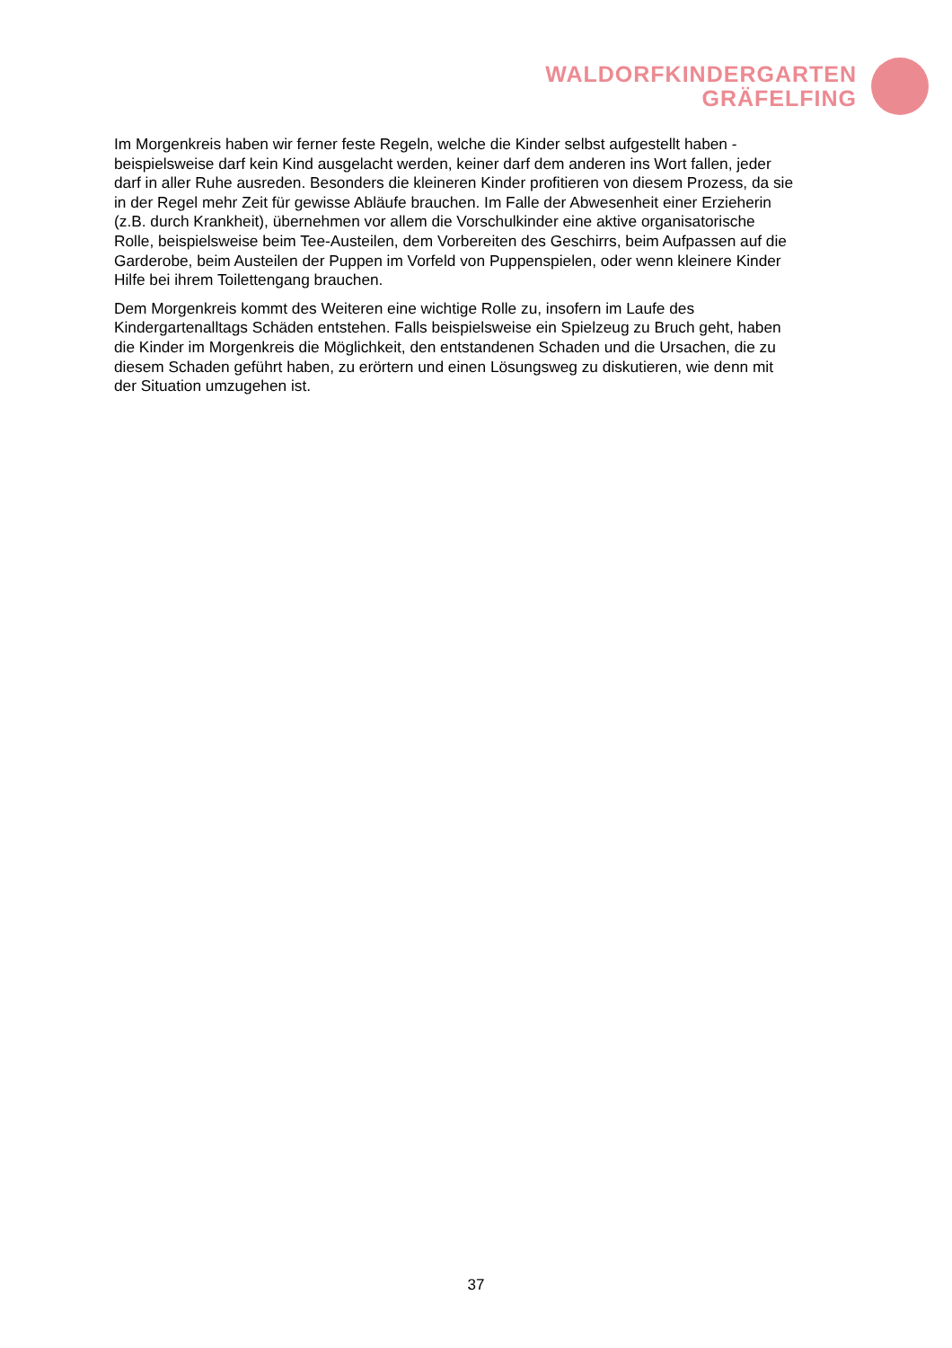WALDORFKINDERGARTEN
GRÄFELFING
Im Morgenkreis haben wir ferner feste Regeln, welche die Kinder selbst aufgestellt haben - beispielsweise darf kein Kind ausgelacht werden, keiner darf dem anderen ins Wort fallen, jeder darf in aller Ruhe ausreden. Besonders die kleineren Kinder profitieren von diesem Prozess, da sie in der Regel mehr Zeit für gewisse Abläufe brauchen. Im Falle der Abwesenheit einer Erzieherin (z.B. durch Krankheit), übernehmen vor allem die Vorschulkinder eine aktive organisatorische Rolle, beispielsweise beim Tee-Austeilen, dem Vorbereiten des Geschirrs, beim Aufpassen auf die Garderobe, beim Austeilen der Puppen im Vorfeld von Puppenspielen, oder wenn kleinere Kinder Hilfe bei ihrem Toilettengang brauchen.
Dem Morgenkreis kommt des Weiteren eine wichtige Rolle zu, insofern im Laufe des Kindergartenalltags Schäden entstehen. Falls beispielsweise ein Spielzeug zu Bruch geht, haben die Kinder im Morgenkreis die Möglichkeit, den entstandenen Schaden und die Ursachen, die zu diesem Schaden geführt haben, zu erörtern und einen Lösungsweg zu diskutieren, wie denn mit der Situation umzugehen ist.
37